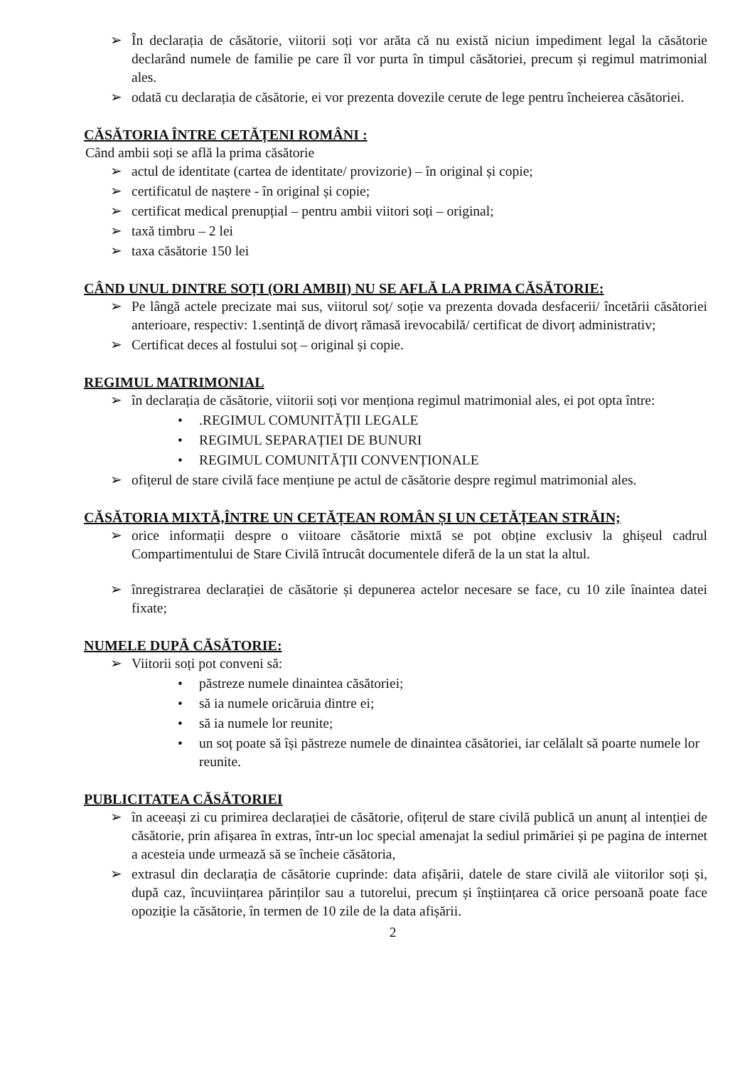➢ În declarația de căsătorie, viitorii soți vor arăta că nu există niciun impediment legal la căsătorie declarând numele de familie pe care îl vor purta în timpul căsătoriei, precum și regimul matrimonial ales.
➢ odată cu declarația de căsătorie, ei vor prezenta dovezile cerute de lege pentru încheierea căsătoriei.
CĂSĂTORIA ÎNTRE CETĂȚENI ROMÂNI :
Când ambii soți se află la prima căsătorie
➢ actul de identitate (cartea de identitate/ provizorie) – în original și copie;
➢ certificatul de naștere - în original și copie;
➢ certificat medical prenupțial – pentru ambii viitori soți – original;
➢ taxă timbru – 2 lei
➢ taxa căsătorie 150 lei
CÂND UNUL DINTRE SOȚI (ORI AMBII) NU SE AFLĂ LA PRIMA CĂSĂTORIE:
➢ Pe lângă actele precizate mai sus, viitorul soț/ soție va prezenta dovada desfacerii/ încetării căsătoriei anterioare, respectiv: 1.sentință de divorț rămasă irevocabilă/ certificat de divorț administrativ;
➢ Certificat deces al fostului soț – original și copie.
REGIMUL MATRIMONIAL
➢ în declarația de căsătorie, viitorii soți vor menționa regimul matrimonial ales, ei pot opta între:
•.REGIMUL COMUNITĂȚII LEGALE
• REGIMUL SEPARAȚIEI DE BUNURI
• REGIMUL COMUNITĂȚII CONVENȚIONALE
➢ ofițerul de stare civilă face mențiune pe actul de căsătorie despre regimul matrimonial ales.
CĂSĂTORIA MIXTĂ,ÎNTRE UN CETĂȚEAN ROMÂN ȘI UN CETĂȚEAN STRĂIN;
➢ orice informații despre o viitoare căsătorie mixtă se pot obține exclusiv la ghișeul cadrul Compartimentului de Stare Civilă întrucât documentele diferă de la un stat la altul.
➢ înregistrarea declarației de căsătorie și depunerea actelor necesare se face, cu 10 zile înaintea datei fixate;
NUMELE DUPĂ CĂSĂTORIE:
➢ Viitorii soți pot conveni să:
• păstreze numele dinaintea căsătoriei;
• să ia numele oricăruia dintre ei;
• să ia numele lor reunite;
• un soț poate să își păstreze numele de dinaintea căsătoriei, iar celălalt să poarte numele lor reunite.
PUBLICITATEA CĂSĂTORIEI
➢ în aceeași zi cu primirea declarației de căsătorie, ofițerul de stare civilă publică un anunț al intenției de căsătorie, prin afișarea în extras, într-un loc special amenajat la sediul primăriei și pe pagina de internet a acesteia unde urmează să se încheie căsătoria,
➢ extrasul din declarația de căsătorie cuprinde: data afișării, datele de stare civilă ale viitorilor soți și, după caz, încuviințarea părinților sau a tutorelui, precum și înștiințarea că orice persoană poate face opoziție la căsătorie, în termen de 10 zile de la data afișării.
2